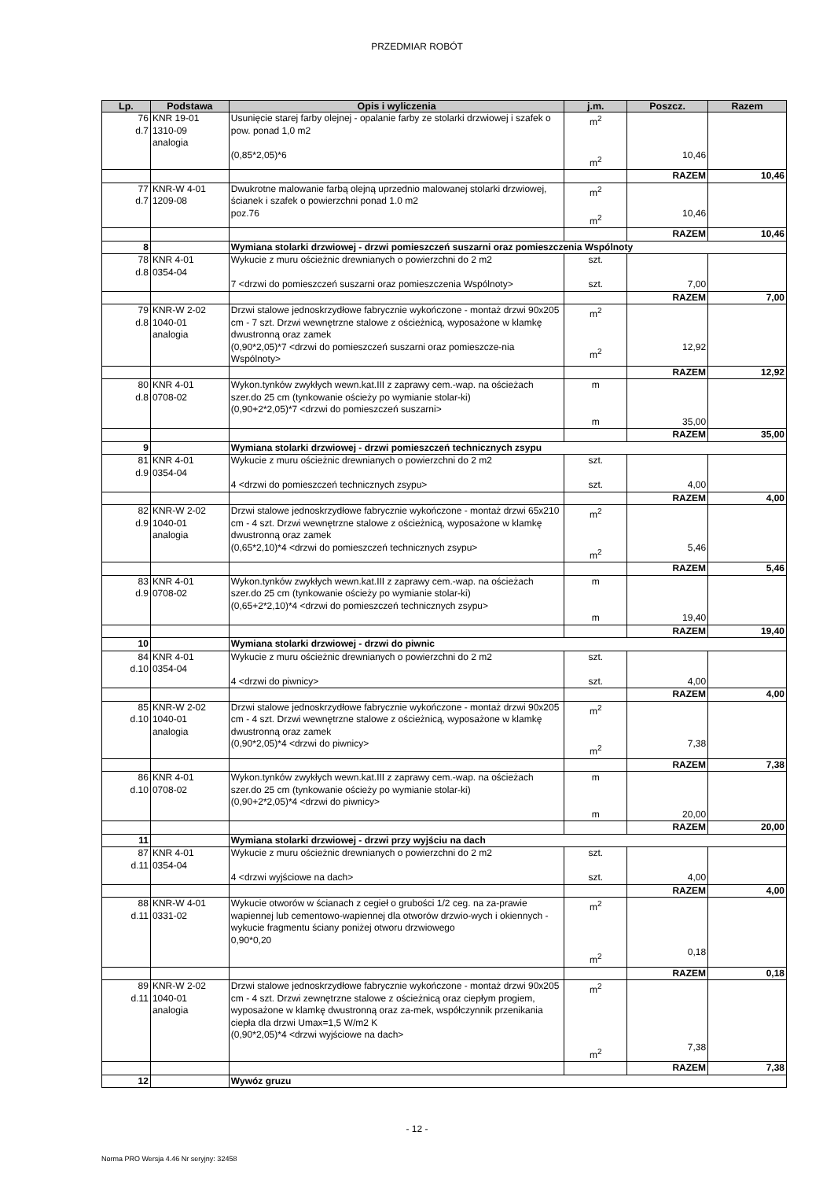PRZEDMIAR ROBÓT
| Lp. | Podstawa | Opis i wyliczenia | j.m. | Poszcz. | Razem |
| --- | --- | --- | --- | --- | --- |
| 76 d.7 | KNR 19-01 1310-09 analogia | Usunięcie starej farby olejnej - opalanie farby ze stolarki drzwiowej i szafek o pow. ponad 1,0 m2 (0,85*2,05)*6 | m<sup>2</sup> m<sup>2</sup> | 10,46 | |
| | | | | RAZEM | 10,46 |
| 77 d.7 | KNR-W 4-01 1209-08 | Dwukrotne malowanie farbą olejną uprzednio malowanej stolarki drzwiowej, ścianek i szafek o powierzchni ponad 1.0 m2 poz.76 | m<sup>2</sup> m<sup>2</sup> | 10,46 | |
| | | | | RAZEM | 10,46 |
| 8 | | Wymiana stolarki drzwiowej - drzwi pomieszczeń suszarni oraz pomieszczenia Wspólnoty | | | |
| 78 d.8 | KNR 4-01 0354-04 | Wykucie z muru ościeżnic drewnianych o powierzchni do 2 m2 7 <drzwi do pomieszczeń suszarni oraz pomieszczenia Wspólnoty> | szt. szt. | 7,00 | |
| | | | | RAZEM | 7,00 |
| 79 d.8 | KNR-W 2-02 1040-01 analogia | Drzwi stalowe jednoskrzydłowe fabrycznie wykończone - montaż drzwi 90x205 cm - 7 szt. Drzwi wewnętrzne stalowe z ościeżnicą, wyposażone w klamkę dwustronną oraz zamek (0,90*2,05)*7 <drzwi do pomieszczeń suszarni oraz pomieszcze-nia Wspólnoty> | m<sup>2</sup> m<sup>2</sup> | 12,92 | |
| | | | | RAZEM | 12,92 |
| 80 d.8 | KNR 4-01 0708-02 | Wykon.tynków zwykłych wewn.kat.III z zaprawy cem.-wap. na ościeżach szer.do 25 cm (tynkowanie ościeży po wymianie stolar-ki) (0,90+2*2,05)*7 <drzwi do pomieszczeń suszarni> | m m | 35,00 | |
| | | | | RAZEM | 35,00 |
| 9 | | Wymiana stolarki drzwiowej - drzwi pomieszczeń technicznych zsypu | | | |
| 81 d.9 | KNR 4-01 0354-04 | Wykucie z muru ościeżnic drewnianych o powierzchni do 2 m2 4 <drzwi do pomieszczeń technicznych zsypu> | szt. szt. | 4,00 | |
| | | | | RAZEM | 4,00 |
| 82 d.9 | KNR-W 2-02 1040-01 analogia | Drzwi stalowe jednoskrzydłowe fabrycznie wykończone - montaż drzwi 65x210 cm - 4 szt. Drzwi wewnętrzne stalowe z ościeżnicą, wyposażone w klamkę dwustronną oraz zamek (0,65*2,10)*4 <drzwi do pomieszczeń technicznych zsypu> | m<sup>2</sup> m<sup>2</sup> | 5,46 | |
| | | | | RAZEM | 5,46 |
| 83 d.9 | KNR 4-01 0708-02 | Wykon.tynków zwykłych wewn.kat.III z zaprawy cem.-wap. na ościeżach szer.do 25 cm (tynkowanie ościeży po wymianie stolar-ki) (0,65+2*2,10)*4 <drzwi do pomieszczeń technicznych zsypu> | m m | 19,40 | |
| | | | | RAZEM | 19,40 |
| 10 | | Wymiana stolarki drzwiowej - drzwi do piwnic | | | |
| 84 d.10 | KNR 4-01 0354-04 | Wykucie z muru ościeżnic drewnianych o powierzchni do 2 m2 4 <drzwi do piwnicy> | szt. szt. | 4,00 | |
| | | | | RAZEM | 4,00 |
| 85 d.10 | KNR-W 2-02 1040-01 analogia | Drzwi stalowe jednoskrzydłowe fabrycznie wykończone - montaż drzwi 90x205 cm - 4 szt. Drzwi wewnętrzne stalowe z ościeżnicą, wyposażone w klamkę dwustronną oraz zamek (0,90*2,05)*4 <drzwi do piwnicy> | m<sup>2</sup> m<sup>2</sup> | 7,38 | |
| | | | | RAZEM | 7,38 |
| 86 d.10 | KNR 4-01 0708-02 | Wykon.tynków zwykłych wewn.kat.III z zaprawy cem.-wap. na ościeżach szer.do 25 cm (tynkowanie ościeży po wymianie stolar-ki) (0,90+2*2,05)*4 <drzwi do piwnicy> | m m | 20,00 | |
| | | | | RAZEM | 20,00 |
| 11 | | Wymiana stolarki drzwiowej - drzwi przy wyjściu na dach | | | |
| 87 d.11 | KNR 4-01 0354-04 | Wykucie z muru ościeżnic drewnianych o powierzchni do 2 m2 4 <drzwi wyjściowe na dach> | szt. szt. | 4,00 | |
| | | | | RAZEM | 4,00 |
| 88 d.11 | KNR-W 4-01 0331-02 | Wykucie otworów w ścianach z cegieł o grubości 1/2 ceg. na za-prawie wapiennej lub cementowo-wapiennej dla otworów drzwio-wych i okiennych - wykucie fragmentu ściany poniżej otworu drzwiowego 0,90*0,20 | m<sup>2</sup> m<sup>2</sup> | 0,18 | |
| | | | | RAZEM | 0,18 |
| 89 d.11 | KNR-W 2-02 1040-01 analogia | Drzwi stalowe jednoskrzydłowe fabrycznie wykończone - montaż drzwi 90x205 cm - 4 szt. Drzwi zewnętrzne stalowe z ościeżnicą oraz ciepłym progiem, wyposażone w klamkę dwustronną oraz za-mek, współczynnik przenikania ciepła dla drzwi Umax=1,5 W/m2 K (0,90*2,05)*4 <drzwi wyjściowe na dach> | m<sup>2</sup> m<sup>2</sup> | 7,38 | |
| | | | | RAZEM | 7,38 |
| 12 | | Wywóz gruzu | | | |
- 12 -
Norma PRO Wersja 4.46 Nr seryjny: 32458